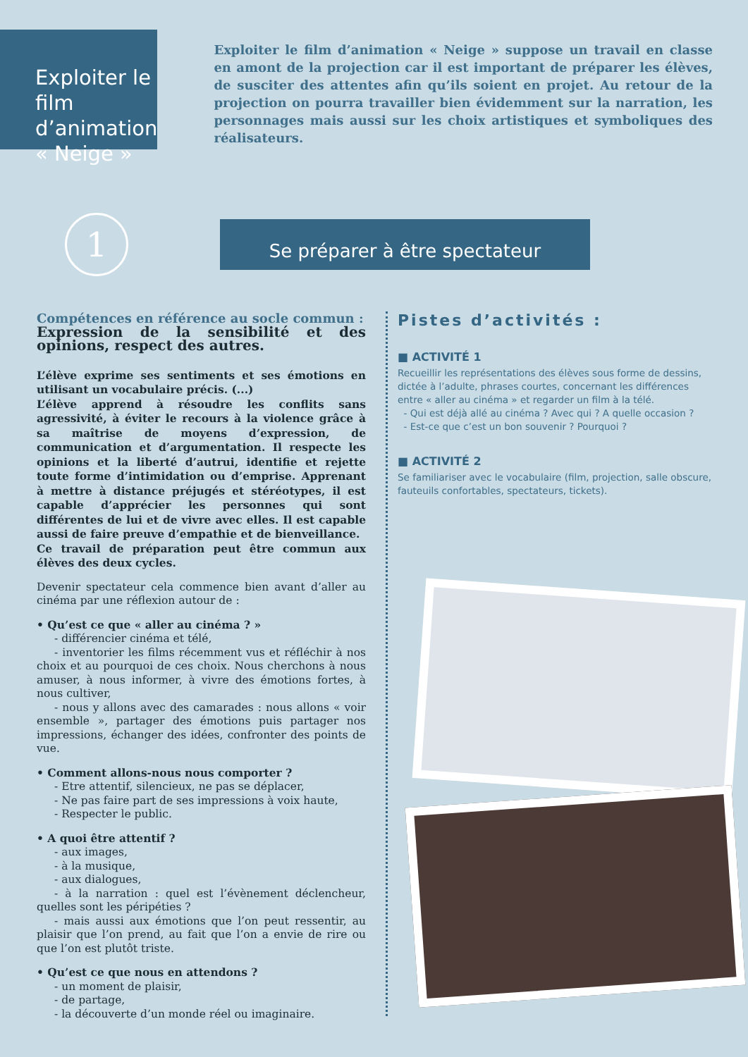Exploiter le film d’animation « Neige »
Exploiter le film d’animation « Neige » suppose un travail en classe en amont de la projection car il est important de préparer les élèves, de susciter des attentes afin qu’ils soient en projet. Au retour de la projection on pourra travailler bien évidemment sur la narration, les personnages mais aussi sur les choix artistiques et symboliques des réalisateurs.
1
Se préparer à être spectateur
Compétences en référence au socle commun :
Expression de la sensibilité et des opinions, respect des autres.
L’élève exprime ses sentiments et ses émotions en utilisant un vocabulaire précis. (...)
L’élève apprend à résoudre les conflits sans agressivité, à éviter le recours à la violence grâce à sa maîtrise de moyens d’expression, de communication et d’argumentation. Il respecte les opinions et la liberté d’autrui, identifie et rejette toute forme d’intimidation ou d’emprise. Apprenant à mettre à distance préjugés et stéréotypes, il est capable d’apprécier les personnes qui sont différentes de lui et de vivre avec elles. Il est capable aussi de faire preuve d’empathie et de bienveillance.
Ce travail de préparation peut être commun aux élèves des deux cycles.
Devenir spectateur cela commence bien avant d’aller au cinéma par une réflexion autour de :
• Qu’est ce que « aller au cinéma ? »
- différencier cinéma et télé,
- inventorier les films récemment vus et réfléchir à nos choix et au pourquoi de ces choix. Nous cherchons à nous amuser, à nous informer, à vivre des émotions fortes, à nous cultiver,
- nous y allons avec des camarades : nous allons « voir ensemble », partager des émotions puis partager nos impressions, échanger des idées, confronter des points de vue.
• Comment allons-nous nous comporter ?
- Etre attentif, silencieux, ne pas se déplacer,
- Ne pas faire part de ses impressions à voix haute,
- Respecter le public.
• A quoi être attentif ?
- aux images,
- à la musique,
- aux dialogues,
- à la narration : quel est l’évènement déclencheur, quelles sont les péripéties ?
- mais aussi aux émotions que l’on peut ressentir, au plaisir que l’on prend, au fait que l’on a envie de rire ou que l’on est plutôt triste.
• Qu’est ce que nous en attendons ?
- un moment de plaisir,
- de partage,
- la découverte d’un monde réel ou imaginaire.
Pistes d’activités :
■ ACTIVITÉ 1
Recueillir les représentations des élèves sous forme de dessins, dictée à l’adulte, phrases courtes, concernant les différences entre « aller au cinéma » et regarder un film à la télé.
- Qui est déjà allé au cinéma ? Avec qui ? A quelle occasion ?
- Est-ce que c’est un bon souvenir ? Pourquoi ?
■ ACTIVITÉ 2
Se familiariser avec le vocabulaire (film, projection, salle obscure, fauteuils confortables, spectateurs, tickets).